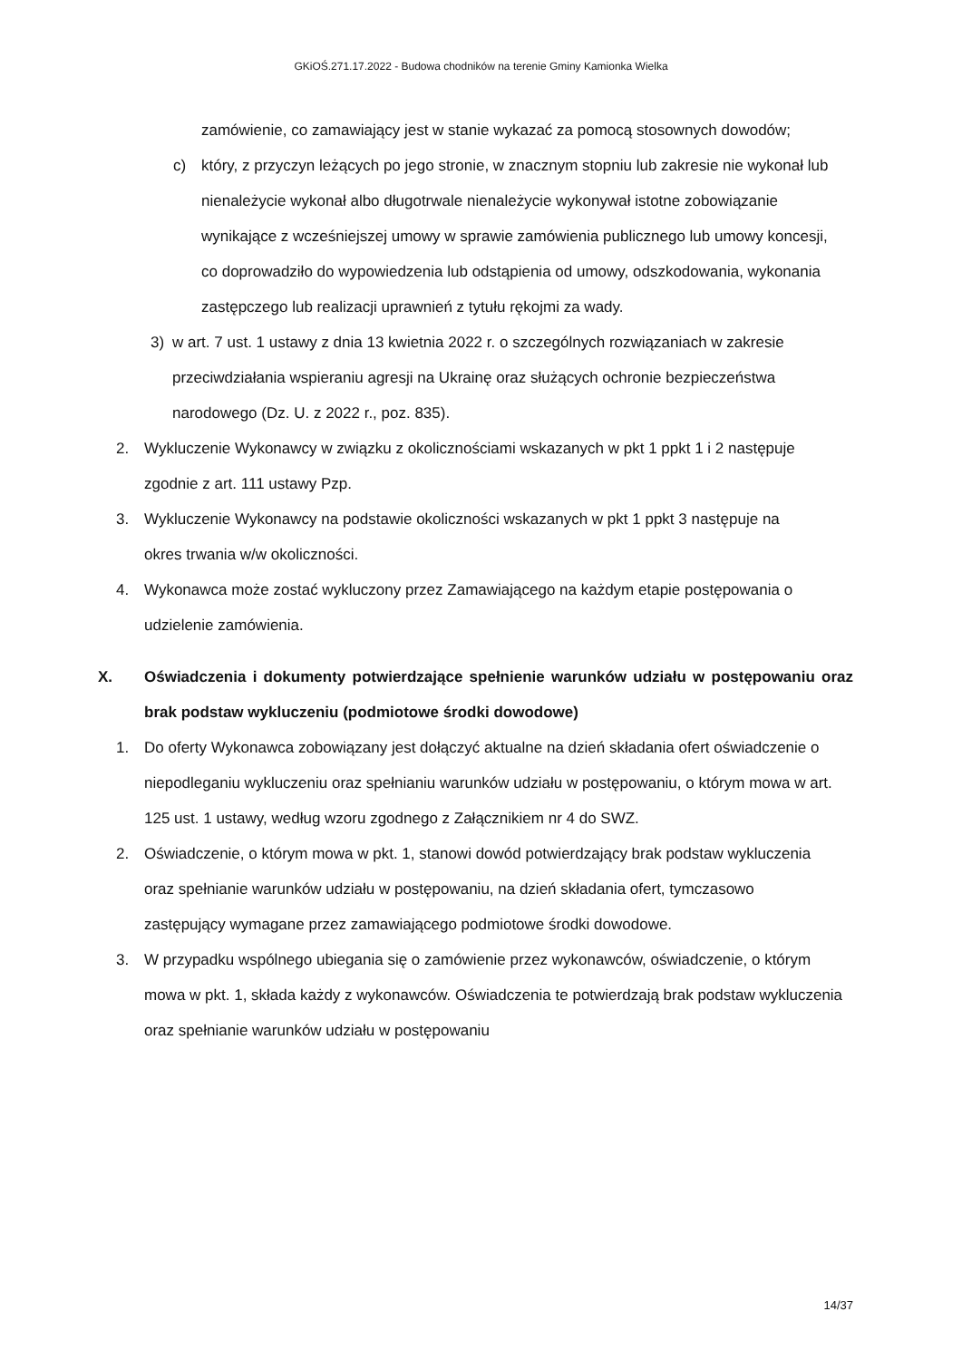GKiOŚ.271.17.2022 - Budowa chodników na terenie Gminy Kamionka Wielka
zamówienie, co zamawiający jest w stanie wykazać za pomocą stosownych dowodów;
c) który, z przyczyn leżących po jego stronie, w znacznym stopniu lub zakresie nie wykonał lub nienależycie wykonał albo długotrwale nienależycie wykonywał istotne zobowiązanie wynikające z wcześniejszej umowy w sprawie zamówienia publicznego lub umowy koncesji, co doprowadziło do wypowiedzenia lub odstąpienia od umowy, odszkodowania, wykonania zastępczego lub realizacji uprawnień z tytułu rękojmi za wady.
3) w art. 7 ust. 1 ustawy z dnia 13 kwietnia 2022 r. o szczególnych rozwiązaniach w zakresie przeciwdziałania wspieraniu agresji na Ukrainę oraz służących ochronie bezpieczeństwa narodowego (Dz. U. z 2022 r., poz. 835).
2. Wykluczenie Wykonawcy w związku z okolicznościami wskazanych w pkt 1 ppkt 1 i 2 następuje zgodnie z art. 111 ustawy Pzp.
3. Wykluczenie Wykonawcy na podstawie okoliczności wskazanych w pkt 1 ppkt 3 następuje na okres trwania w/w okoliczności.
4. Wykonawca może zostać wykluczony przez Zamawiającego na każdym etapie postępowania o udzielenie zamówienia.
X. Oświadczenia i dokumenty potwierdzające spełnienie warunków udziału w postępowaniu oraz brak podstaw wykluczeniu (podmiotowe środki dowodowe)
1. Do oferty Wykonawca zobowiązany jest dołączyć aktualne na dzień składania ofert oświadczenie o niepodleganiu wykluczeniu oraz spełnianiu warunków udziału w postępowaniu, o którym mowa w art. 125 ust. 1 ustawy, według wzoru zgodnego z Załącznikiem nr 4 do SWZ.
2. Oświadczenie, o którym mowa w pkt. 1, stanowi dowód potwierdzający brak podstaw wykluczenia oraz spełnianie warunków udziału w postępowaniu, na dzień składania ofert, tymczasowo zastępujący wymagane przez zamawiającego podmiotowe środki dowodowe.
3. W przypadku wspólnego ubiegania się o zamówienie przez wykonawców, oświadczenie, o którym mowa w pkt. 1, składa każdy z wykonawców. Oświadczenia te potwierdzają brak podstaw wykluczenia oraz spełnianie warunków udziału w postępowaniu
14/37